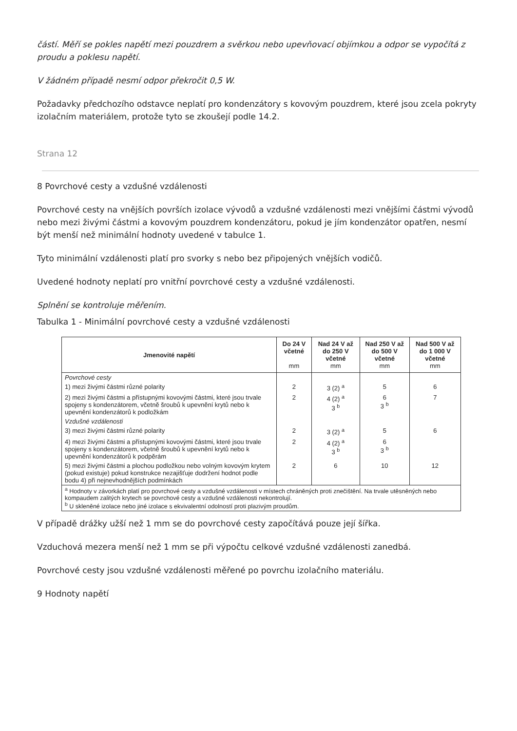částí. Měří se pokles napětí mezi pouzdrem a svěrkou nebo upevňovací objímkou a odpor se vypočítá z proudu a poklesu napětí.
V žádném případě nesmí odpor překročit 0,5 W.
Požadavky předchozího odstavce neplatí pro kondenzátory s kovovým pouzdrem, které jsou zcela pokryty izolačním materiálem, protože tyto se zkoušejí podle 14.2.
Strana 12
8 Povrchové cesty a vzdušné vzdálenosti
Povrchové cesty na vnějších površích izolace vývodů a vzdušné vzdálenosti mezi vnějšími částmi vývodů nebo mezi živými částmi a kovovým pouzdrem kondenzátoru, pokud je jím kondenzátor opatřen, nesmí být menší než minimální hodnoty uvedené v tabulce 1.
Tyto minimální vzdálenosti platí pro svorky s nebo bez připojených vnějších vodičů.
Uvedené hodnoty neplatí pro vnitřní povrchové cesty a vzdušné vzdálenosti.
Splnění se kontroluje měřením.
Tabulka 1 - Minimální povrchové cesty a vzdušné vzdálenosti
| Jmenovité napětí | Do 24 V včetné mm | Nad 24 V až do 250 V včetné mm | Nad 250 V až do 500 V včetné mm | Nad 500 V až do 1 000 V včetné mm |
| --- | --- | --- | --- | --- |
| Povrchové cesty | | | | |
| 1) mezi živými částmi různé polarity | 2 | 3 (2) <sup>a</sup> | 5 | 6 |
| 2) mezi živými částmi a přístupnými kovovými částmi, které jsou trvale spojeny s kondenzátorem, včetně šroubů k upevnění krytů nebo k upevnění kondenzátorů k podložkám | 2 | 4 (2) <sup>a</sup> 3 <sup>b</sup> | 6 3 <sup>b</sup> | 7 |
| Vzdušné vzdálenosti | | | | |
| 3) mezi živými částmi různé polarity | 2 | 3 (2) <sup>a</sup> | 5 | 6 |
| 4) mezi živými částmi a přístupnými kovovými částmi, které jsou trvale spojeny s kondenzátorem, včetně šroubů k upevnění krytů nebo k upevnění kondenzátorů k podpěrám | 2 | 4 (2) <sup>a</sup> 3 <sup>b</sup> | 6 3 <sup>b</sup> | |
| 5) mezi živými částmi a plochou podložkou nebo volným kovovým krytem (pokud existuje) pokud konstrukce nezajišťuje dodržení hodnot podle bodu 4) při nejnevhodnějších podmínkách | 2 | 6 | 10 | 12 |
| <sup>a</sup> Hodnoty v závorkách platí pro povrchové cesty a vzdušné vzdálenosti v místech chráněných proti znečištění. Na trvale utěsněných nebo kompaudem zalitých krytech se povrchové cesty a vzdušné vzdálenosti nekontrolují. <sup>b</sup> U skleněné izolace nebo jiné izolace s ekvivalentní odolností proti plazivým proudům. | | | | |
V případě drážky užší než 1 mm se do povrchové cesty započítává pouze její šířka.
Vzduchová mezera menší než 1 mm se při výpočtu celkové vzdušné vzdálenosti zanedbá.
Povrchové cesty jsou vzdušné vzdálenosti měřené po povrchu izolačního materiálu.
9 Hodnoty napětí